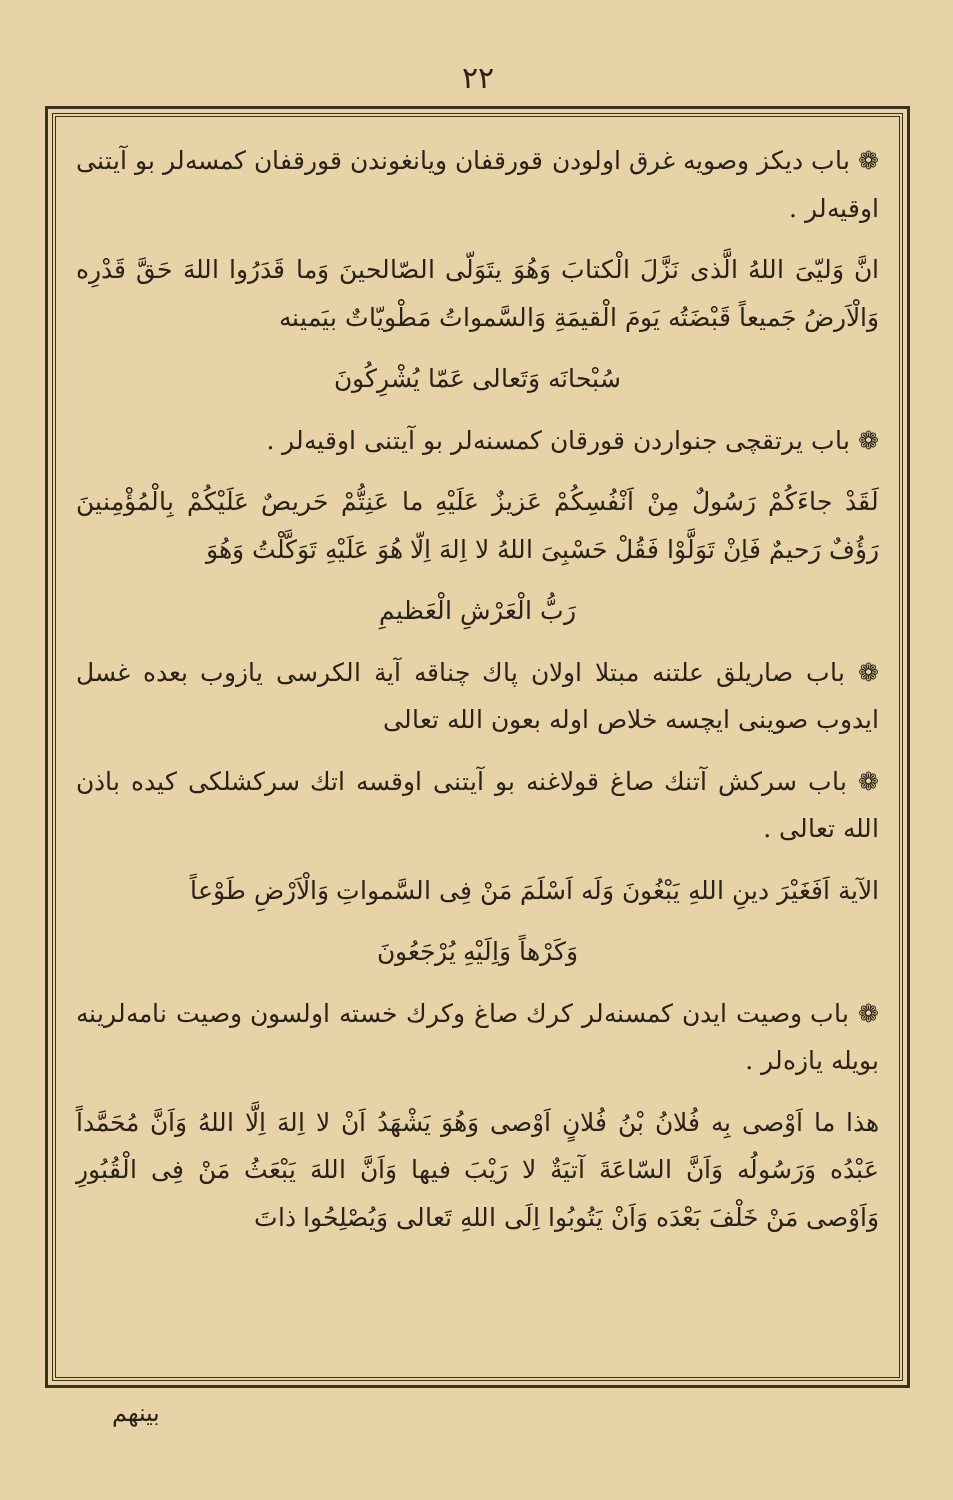۲۲
❁ باب دیکز وصویه غرق اولودن قورقفان ویانغوندن قورقفان کمسه‌لر بو آیتنی اوقیه‌لر .
انَّ وَلیّیَ اللهُ الَّذی نَزَّلَ الْکتابَ وَهُوَ یتَوَلّی الصّالحینَ وَما قَدَرُوا اللهَ حَقَّ قَدْرِه وَالْاَرضُ جَمیعاً قَبْضَتُه یَومَ الْقیمَةِ وَالسَّمواتُ مَطْویّاتٌ بیَمینه
سُبْحانَه وَتَعالی عَمّا یُشْرِکُونَ
❁ باب یرتقچی جنواردن قورقان کمسنه‌لر بو آیتنی اوقیه‌لر .
لَقَدْ جاءَکُمْ رَسُولٌ مِنْ اَنْفُسِکُمْ عَزیزٌ عَلَیْهِ ما عَنِتُّمْ حَریصٌ عَلَیْکُمْ بِالْمُؤْمِنینَ رَؤُفٌ رَحیمٌ فَاِنْ تَوَلَّوْا فَقُلْ حَسْبِیَ اللهُ لا اِلهَ اِلّا هُوَ عَلَیْهِ تَوَکَّلْتُ وَهُوَ
رَبُّ الْعَرْشِ الْعَظیمِ
❁ باب صاریلق علتنه مبتلا اولان پاك چناقه آیة الکرسی یازوب بعده غسل ایدوب صوینی ایچسه خلاص اوله بعون الله تعالی
❁ باب سرکش آتنك صاغ قولاغنه بو آیتنی اوقسه اتك سرکشلکی کیده باذن الله تعالی .
الآیة اَفَغَیْرَ دینِ اللهِ یَبْغُونَ وَلَه اَسْلَمَ مَنْ فِی السَّمواتِ وَالْاَرْضِ طَوْعاً
وَکَرْهاً وَاِلَیْهِ یُرْجَعُونَ
❁ باب وصیت ایدن کمسنه‌لر کرك صاغ وکرك خسته اولسون وصیت نامه‌لرینه بویله یازه‌لر .
هذا ما اَوْصی بِه فُلانُ بْنُ فُلانٍ اَوْصی وَهُوَ یَشْهَدُ اَنْ لا اِلهَ اِلَّا اللهُ وَاَنَّ مُحَمَّداً عَبْدُه وَرَسُولُه وَاَنَّ السّاعَةَ آتیَةٌ لا رَیْبَ فیها وَاَنَّ اللهَ یَبْعَثُ مَنْ فِی الْقُبُورِ وَاَوْصی مَنْ خَلْفَ بَعْدَه وَاَنْ یَتُوبُوا اِلَی اللهِ تَعالی وَیُصْلِحُوا ذاتَ
بینهم